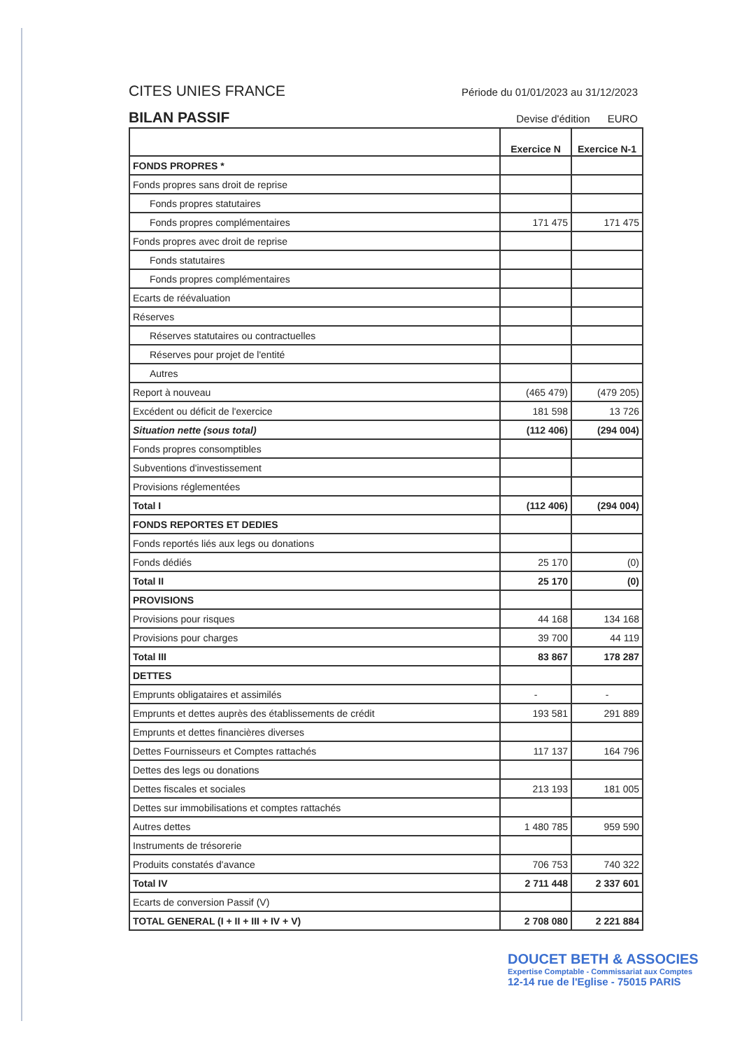CITES UNIES FRANCE Période du 01/01/2023 au 31/12/2023
BILAN PASSIF Devise d'édition EURO
| | Exercice N | Exercice N-1 |
| --- | --- | --- |
| FONDS PROPRES * | | |
| Fonds propres sans droit de reprise | | |
| Fonds propres statutaires | | |
| Fonds propres complémentaires | 171 475 | 171 475 |
| Fonds propres avec droit de reprise | | |
| Fonds statutaires | | |
| Fonds propres complémentaires | | |
| Ecarts de réévaluation | | |
| Réserves | | |
| Réserves statutaires ou contractuelles | | |
| Réserves pour projet de l'entité | | |
| Autres | | |
| Report à nouveau | (465 479) | (479 205) |
| Excédent ou déficit de l'exercice | 181 598 | 13 726 |
| Situation nette (sous total) | (112 406) | (294 004) |
| Fonds propres consomptibles | | |
| Subventions d'investissement | | |
| Provisions réglementées | | |
| Total I | (112 406) | (294 004) |
| FONDS REPORTES ET DEDIES | | |
| Fonds reportés liés aux legs ou donations | | |
| Fonds dédiés | 25 170 | (0) |
| Total II | 25 170 | (0) |
| PROVISIONS | | |
| Provisions pour risques | 44 168 | 134 168 |
| Provisions pour charges | 39 700 | 44 119 |
| Total III | 83 867 | 178 287 |
| DETTES | | |
| Emprunts obligataires et assimilés | - | - |
| Emprunts et dettes auprès des établissements de crédit | 193 581 | 291 889 |
| Emprunts et dettes financières diverses | | |
| Dettes Fournisseurs et Comptes rattachés | 117 137 | 164 796 |
| Dettes des legs ou donations | | |
| Dettes fiscales et sociales | 213 193 | 181 005 |
| Dettes sur immobilisations et comptes rattachés | | |
| Autres dettes | 1 480 785 | 959 590 |
| Instruments de trésorerie | | |
| Produits constatés d'avance | 706 753 | 740 322 |
| Total IV | 2 711 448 | 2 337 601 |
| Ecarts de conversion Passif (V) | | |
| TOTAL GENERAL (I + II + III + IV + V) | 2 708 080 | 2 221 884 |
DOUCET BETH & ASSOCIES
Expertise Comptable - Commissariat aux Comptes
12-14 rue de l'Eglise - 75015 PARIS